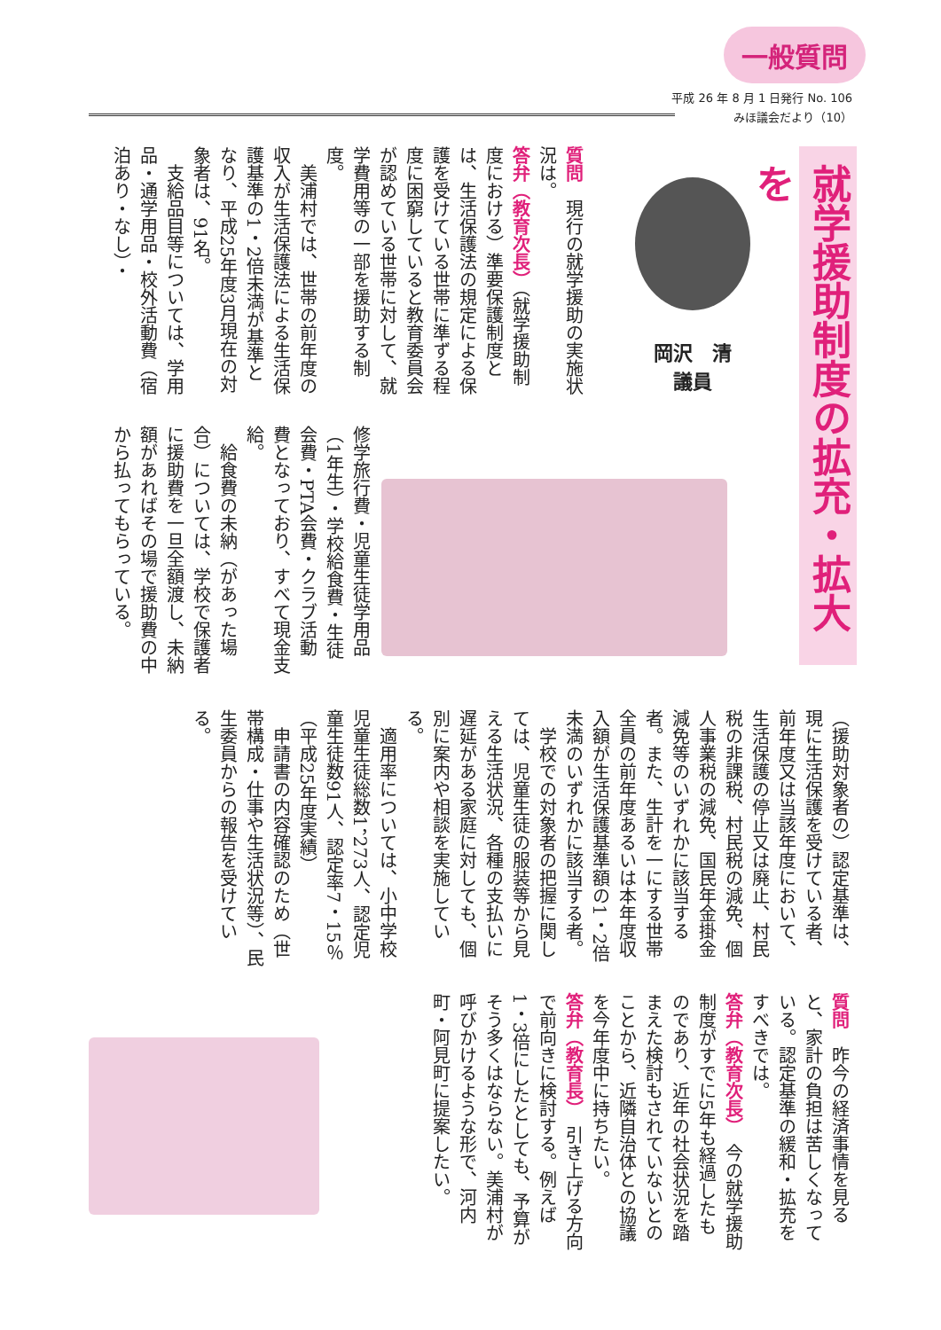一般質問
平成 26 年 8 月 1 日発行 No. 106
みほ議会だより（10）
就学援助制度の拡充・拡大を
岡沢　清
議員
質問　現行の就学援助の実施状況は。
答弁（教育次長）（就学援助制度における）準要保護制度とは、生活保護法の規定による保護を受けている世帯に準ずる程度に困窮していると教育委員会が認めている世帯に対して、就学費用等の一部を援助する制度。
　美浦村では、世帯の前年度の収入が生活保護法による生活保護基準の1・2倍未満が基準となり、平成25年度3月現在の対象者は、91名。
　支給品目等については、学用品・通学用品・校外活動費（宿泊あり・なし）・
修学旅行費・児童生徒学用品（1年生）・学校給食費・生徒会費・PTA会費・クラブ活動費となっており、すべて現金支給。
　給食費の未納（があった場合）については、学校で保護者に援助費を一旦全額渡し、未納額があればその場で援助費の中から払ってもらっている。
（援助対象者の）認定基準は、現に生活保護を受けている者、前年度又は当該年度において、生活保護の停止又は廃止、村民税の非課税、村民税の減免、個人事業税の減免、国民年金掛金減免等のいずれかに該当する者。また、生計を一にする世帯全員の前年度あるいは本年度収入額が生活保護基準額の1・2倍未満のいずれかに該当する者。
　学校での対象者の把握に関しては、児童生徒の服装等から見える生活状況、各種の支払いに遅延がある家庭に対しても、個別に案内や相談を実施している。
　適用率については、小中学校児童生徒総数1，273人、認定児童生徒数91人、認定率7・15％（平成25年度実績）
　申請書の内容確認のため（世帯構成・仕事や生活状況等）、民生委員からの報告を受けている。
質問　昨今の経済事情を見ると、家計の負担は苦しくなっている。認定基準の緩和・拡充をすべきでは。
答弁（教育次長）　今の就学援助制度がすでに5年も経過したものであり、近年の社会状況を踏まえた検討もされていないとのことから、近隣自治体との協議を今年度中に持ちたい。
答弁（教育長）　引き上げる方向で前向きに検討する。例えば1・3倍にしたとしても、予算がそう多くはならない。美浦村が呼びかけるような形で、河内町・阿見町に提案したい。